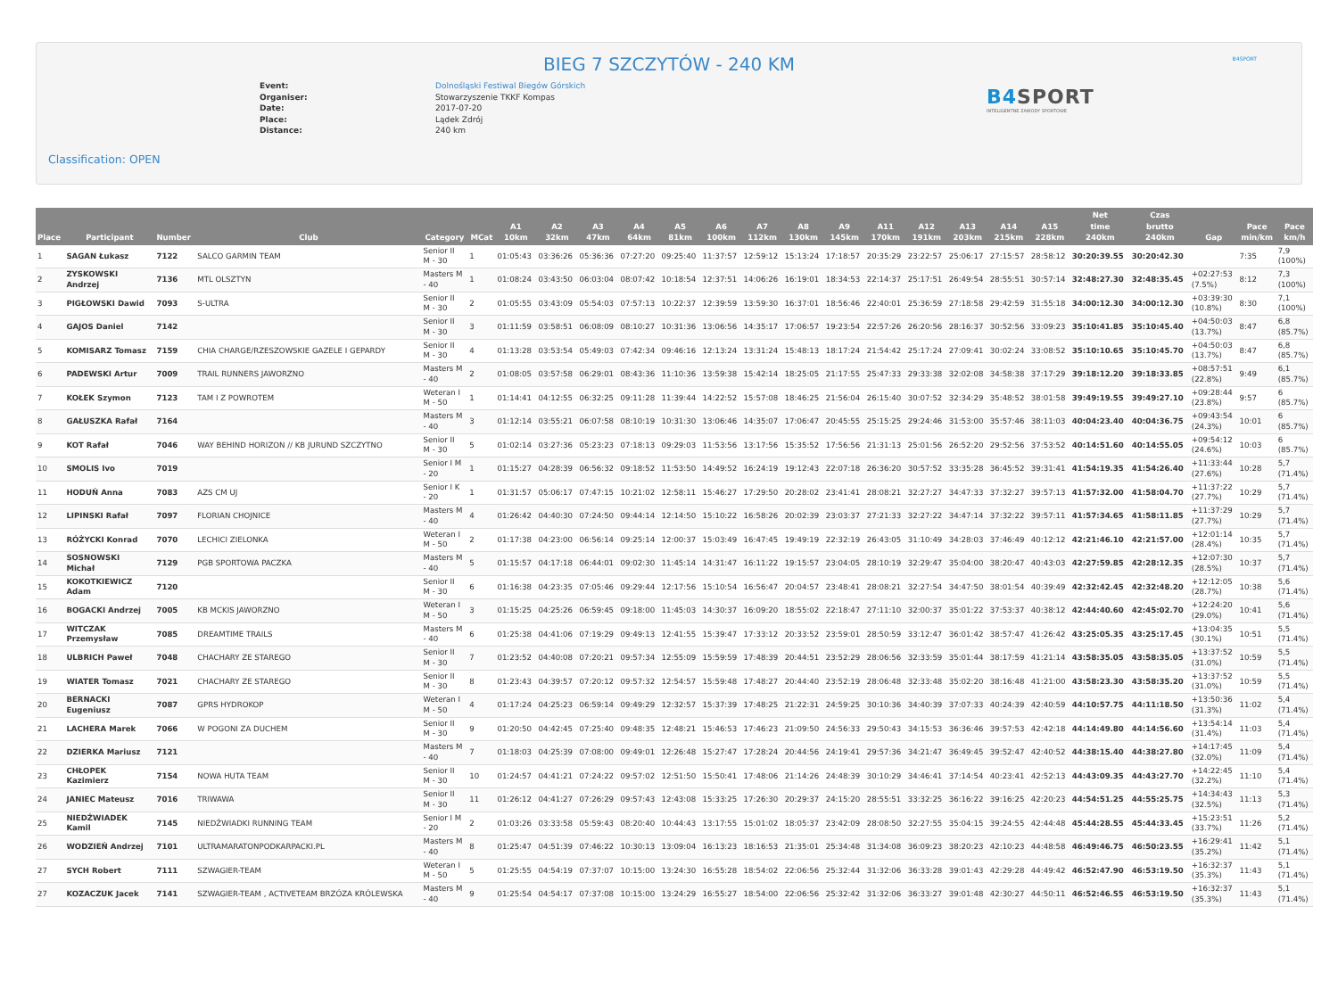B4SPORT
BIEG 7 SZCZYTÓW - 240 KM
Event: Dolnośląski Festiwal Biegów Górskich
Organiser: Stowarzyszenie TKKF Kompas
Date: 2017-07-20
Place: Lądek Zdrój
Distance: 240 km
B4SPORT
INTELIGENTNE ZAWODY SPORTOWE
Classification: OPEN
| Place | Participant | Number | Club | Category | MCat | A1 10km | A2 32km | A3 47km | A4 64km | A5 81km | A6 100km | A7 112km | A8 130km | A9 145km | A11 170km | A12 191km | A13 203km | A14 215km | A15 228km | Net time 240km | Czas brutto 240km | Gap | Pace min/km | Pace km/h |
| --- | --- | --- | --- | --- | --- | --- | --- | --- | --- | --- | --- | --- | --- | --- | --- | --- | --- | --- | --- | --- | --- | --- | --- | --- |
| 1 | SAGAN Łukasz | 7122 | SALCO GARMIN TEAM | Senior II M - 30 | 1 | 01:05:43 | 03:36:26 | 05:36:36 | 07:27:20 | 09:25:40 | 11:37:57 | 12:59:12 | 15:13:24 | 17:18:57 | 20:35:29 | 23:22:57 | 25:06:17 | 27:15:57 | 28:58:12 | 30:20:39.55 | 30:20:42.30 | | 7:35 | 7,9 (100%) |
| 2 | ZYSKOWSKI Andrzej | 7136 | MTL OLSZTYN | Masters M - 40 | 1 | 01:08:24 | 03:43:50 | 06:03:04 | 08:07:42 | 10:18:54 | 12:37:51 | 14:06:26 | 16:19:01 | 18:34:53 | 22:14:37 | 25:17:51 | 26:49:54 | 28:55:51 | 30:57:14 | 32:48:27.30 | 32:48:35.45 | +02:27:53 (7.5%) | 8:12 | 7,3 (100%) |
| 3 | PIGŁOWSKI Dawid | 7093 | S-ULTRA | Senior II M - 30 | 2 | 01:05:55 | 03:43:09 | 05:54:03 | 07:57:13 | 10:22:37 | 12:39:59 | 13:59:30 | 16:37:01 | 18:56:46 | 22:40:01 | 25:36:59 | 27:18:58 | 29:42:59 | 31:55:18 | 34:00:12.30 | 34:00:12.30 | +03:39:30 (10.8%) | 8:30 | 7,1 (100%) |
| 4 | GAJOS Daniel | 7142 | | Senior II M - 30 | 3 | 01:11:59 | 03:58:51 | 06:08:09 | 08:10:27 | 10:31:36 | 13:06:56 | 14:35:17 | 17:06:57 | 19:23:54 | 22:57:26 | 26:20:56 | 28:16:37 | 30:52:56 | 33:09:23 | 35:10:41.85 | 35:10:45.40 | +04:50:03 (13.7%) | 8:47 | 6,8 (85.7%) |
| 5 | KOMISARZ Tomasz | 7159 | CHIA CHARGE/RZESZOWSKIE GAZELE I GEPARDY | Senior II M - 30 | 4 | 01:13:28 | 03:53:54 | 05:49:03 | 07:42:34 | 09:46:16 | 12:13:24 | 13:31:24 | 15:48:13 | 18:17:24 | 21:54:42 | 25:17:24 | 27:09:41 | 30:02:24 | 33:08:52 | 35:10:10.65 | 35:10:45.70 | +04:50:03 (13.7%) | 8:47 | 6,8 (85.7%) |
| 6 | PADEWSKI Artur | 7009 | TRAIL RUNNERS JAWORZNO | Masters M - 40 | 2 | 01:08:05 | 03:57:58 | 06:29:01 | 08:43:36 | 11:10:36 | 13:59:38 | 15:42:14 | 18:25:05 | 21:17:55 | 25:47:33 | 29:33:38 | 32:02:08 | 34:58:38 | 37:17:29 | 39:18:12.20 | 39:18:33.85 | +08:57:51 (22.8%) | 9:49 | 6,1 (85.7%) |
| 7 | KOŁEK Szymon | 7123 | TAM I Z POWROTEM | Weteran I M - 50 | 1 | 01:14:41 | 04:12:55 | 06:32:25 | 09:11:28 | 11:39:44 | 14:22:52 | 15:57:08 | 18:46:25 | 21:56:04 | 26:15:40 | 30:07:52 | 32:34:29 | 35:48:52 | 38:01:58 | 39:49:19.55 | 39:49:27.10 | +09:28:44 (23.8%) | 9:57 | 6 (85.7%) |
| 8 | GAŁUSZKA Rafał | 7164 | | Masters M - 40 | 3 | 01:12:14 | 03:55:21 | 06:07:58 | 08:10:19 | 10:31:30 | 13:06:46 | 14:35:07 | 17:06:47 | 20:45:55 | 25:15:25 | 29:24:46 | 31:53:00 | 35:57:46 | 38:11:03 | 40:04:23.40 | 40:04:36.75 | +09:43:54 (24.3%) | 10:01 | 6 (85.7%) |
| 9 | KOT Rafał | 7046 | WAY BEHIND HORIZON // KB JURUND SZCZYTNO | Senior II M - 30 | 5 | 01:02:14 | 03:27:36 | 05:23:23 | 07:18:13 | 09:29:03 | 11:53:56 | 13:17:56 | 15:35:52 | 17:56:56 | 21:31:13 | 25:01:56 | 26:52:20 | 29:52:56 | 37:53:52 | 40:14:51.60 | 40:14:55.05 | +09:54:12 (24.6%) | 10:03 | 6 (85.7%) |
| 10 | SMOLIS Ivo | 7019 | | Senior I M - 20 | 1 | 01:15:27 | 04:28:39 | 06:56:32 | 09:18:52 | 11:53:50 | 14:49:52 | 16:24:19 | 19:12:43 | 22:07:18 | 26:36:20 | 30:57:52 | 33:35:28 | 36:45:52 | 39:31:41 | 41:54:19.35 | 41:54:26.40 | +11:33:44 (27.6%) | 10:28 | 5,7 (71.4%) |
| 11 | HODUŃ Anna | 7083 | AZS CM UJ | Senior I K - 20 | 1 | 01:31:57 | 05:06:17 | 07:47:15 | 10:21:02 | 12:58:11 | 15:46:27 | 17:29:50 | 20:28:02 | 23:41:41 | 28:08:21 | 32:27:27 | 34:47:33 | 37:32:27 | 39:57:13 | 41:57:32.00 | 41:58:04.70 | +11:37:22 (27.7%) | 10:29 | 5,7 (71.4%) |
| 12 | LIPINSKI Rafał | 7097 | FLORIAN CHOJNICE | Masters M - 40 | 4 | 01:26:42 | 04:40:30 | 07:24:50 | 09:44:14 | 12:14:50 | 15:10:22 | 16:58:26 | 20:02:39 | 23:03:37 | 27:21:33 | 32:27:22 | 34:47:14 | 37:32:22 | 39:57:11 | 41:57:34.65 | 41:58:11.85 | +11:37:29 (27.7%) | 10:29 | 5,7 (71.4%) |
| 13 | RÓŻYCKI Konrad | 7070 | LECHICI ZIELONKA | Weteran I M - 50 | 2 | 01:17:38 | 04:23:00 | 06:56:14 | 09:25:14 | 12:00:37 | 15:03:49 | 16:47:45 | 19:49:19 | 22:32:19 | 26:43:05 | 31:10:49 | 34:28:03 | 37:46:49 | 40:12:12 | 42:21:46.10 | 42:21:57.00 | +12:01:14 (28.4%) | 10:35 | 5,7 (71.4%) |
| 14 | SOSNOWSKI Michał | 7129 | PGB SPORTOWA PACZKA | Masters M - 40 | 5 | 01:15:57 | 04:17:18 | 06:44:01 | 09:02:30 | 11:45:14 | 14:31:47 | 16:11:22 | 19:15:57 | 23:04:05 | 28:10:19 | 32:29:47 | 35:04:00 | 38:20:47 | 40:43:03 | 42:27:59.85 | 42:28:12.35 | +12:07:30 (28.5%) | 10:37 | 5,7 (71.4%) |
| 15 | KOKOTKIEWICZ Adam | 7120 | | Senior II M - 30 | 6 | 01:16:38 | 04:23:35 | 07:05:46 | 09:29:44 | 12:17:56 | 15:10:54 | 16:56:47 | 20:04:57 | 23:48:41 | 28:08:21 | 32:27:54 | 34:47:50 | 38:01:54 | 40:39:49 | 42:32:42.45 | 42:32:48.20 | +12:12:05 (28.7%) | 10:38 | 5,6 (71.4%) |
| 16 | BOGACKI Andrzej | 7005 | KB MCKIS JAWORZNO | Weteran I M - 50 | 3 | 01:15:25 | 04:25:26 | 06:59:45 | 09:18:00 | 11:45:03 | 14:30:37 | 16:09:20 | 18:55:02 | 22:18:47 | 27:11:10 | 32:00:37 | 35:01:22 | 37:53:37 | 40:38:12 | 42:44:40.60 | 42:45:02.70 | +12:24:20 (29.0%) | 10:41 | 5,6 (71.4%) |
| 17 | WITCZAK Przemysław | 7085 | DREAMTIME TRAILS | Masters M - 40 | 6 | 01:25:38 | 04:41:06 | 07:19:29 | 09:49:13 | 12:41:55 | 15:39:47 | 17:33:12 | 20:33:52 | 23:59:01 | 28:50:59 | 33:12:47 | 36:01:42 | 38:57:47 | 41:26:42 | 43:25:05.35 | 43:25:17.45 | +13:04:35 (30.1%) | 10:51 | 5,5 (71.4%) |
| 18 | ULBRICH Paweł | 7048 | CHACHARY ZE STAREGO | Senior II M - 30 | 7 | 01:23:52 | 04:40:08 | 07:20:21 | 09:57:34 | 12:55:09 | 15:59:59 | 17:48:39 | 20:44:51 | 23:52:29 | 28:06:56 | 32:33:59 | 35:01:44 | 38:17:59 | 41:21:14 | 43:58:35.05 | 43:58:35.05 | +13:37:52 (31.0%) | 10:59 | 5,5 (71.4%) |
| 19 | WIATER Tomasz | 7021 | CHACHARY ZE STAREGO | Senior II M - 30 | 8 | 01:23:43 | 04:39:57 | 07:20:12 | 09:57:32 | 12:54:57 | 15:59:48 | 17:48:27 | 20:44:40 | 23:52:19 | 28:06:48 | 32:33:48 | 35:02:20 | 38:16:48 | 41:21:00 | 43:58:23.30 | 43:58:35.20 | +13:37:52 (31.0%) | 10:59 | 5,5 (71.4%) |
| 20 | BERNACKI Eugeniusz | 7087 | GPRS HYDROKOP | Weteran I M - 50 | 4 | 01:17:24 | 04:25:23 | 06:59:14 | 09:49:29 | 12:32:57 | 15:37:39 | 17:48:25 | 21:22:31 | 24:59:25 | 30:10:36 | 34:40:39 | 37:07:33 | 40:24:39 | 42:40:59 | 44:10:57.75 | 44:11:18.50 | +13:50:36 (31.3%) | 11:02 | 5,4 (71.4%) |
| 21 | LACHERA Marek | 7066 | W POGONI ZA DUCHEM | Senior II M - 30 | 9 | 01:20:50 | 04:42:45 | 07:25:40 | 09:48:35 | 12:48:21 | 15:46:53 | 17:46:23 | 21:09:50 | 24:56:33 | 29:50:43 | 34:15:53 | 36:36:46 | 39:57:53 | 42:42:18 | 44:14:49.80 | 44:14:56.60 | +13:54:14 (31.4%) | 11:03 | 5,4 (71.4%) |
| 22 | DZIERKA Mariusz | 7121 | | Masters M - 40 | 7 | 01:18:03 | 04:25:39 | 07:08:00 | 09:49:01 | 12:26:48 | 15:27:47 | 17:28:24 | 20:44:56 | 24:19:41 | 29:57:36 | 34:21:47 | 36:49:45 | 39:52:47 | 42:40:52 | 44:38:15.40 | 44:38:27.80 | +14:17:45 (32.0%) | 11:09 | 5,4 (71.4%) |
| 23 | CHŁOPEK Kazimierz | 7154 | NOWA HUTA TEAM | Senior II M - 30 | 10 | 01:24:57 | 04:41:21 | 07:24:22 | 09:57:02 | 12:51:50 | 15:50:41 | 17:48:06 | 21:14:26 | 24:48:39 | 30:10:29 | 34:46:41 | 37:14:54 | 40:23:41 | 42:52:13 | 44:43:09.35 | 44:43:27.70 | +14:22:45 (32.2%) | 11:10 | 5,4 (71.4%) |
| 24 | JANIEC Mateusz | 7016 | TRIWAWA | Senior II M - 30 | 11 | 01:26:12 | 04:41:27 | 07:26:29 | 09:57:43 | 12:43:08 | 15:33:25 | 17:26:30 | 20:29:37 | 24:15:20 | 28:55:51 | 33:32:25 | 36:16:22 | 39:16:25 | 42:20:23 | 44:54:51.25 | 44:55:25.75 | +14:34:43 (32.5%) | 11:13 | 5,3 (71.4%) |
| 25 | NIEDŹWIADEK Kamil | 7145 | NIEDŹWIADKI RUNNING TEAM | Senior I M - 20 | 2 | 01:03:26 | 03:33:58 | 05:59:43 | 08:20:40 | 10:44:43 | 13:17:55 | 15:01:02 | 18:05:37 | 23:42:09 | 28:08:50 | 32:27:55 | 35:04:15 | 39:24:55 | 42:44:48 | 45:44:28.55 | 45:44:33.45 | +15:23:51 (33.7%) | 11:26 | 5,2 (71.4%) |
| 26 | WODZIEŃ Andrzej | 7101 | ULTRAMARATONPODKARPACKI.PL | Masters M - 40 | 8 | 01:25:47 | 04:51:39 | 07:46:22 | 10:30:13 | 13:09:04 | 16:13:23 | 18:16:53 | 21:35:01 | 25:34:48 | 31:34:08 | 36:09:23 | 38:20:23 | 42:10:23 | 44:48:58 | 46:49:46.75 | 46:50:23.55 | +16:29:41 (35.2%) | 11:42 | 5,1 (71.4%) |
| 27 | SYCH Robert | 7111 | SZWAGIER-TEAM | Weteran I M - 50 | 5 | 01:25:55 | 04:54:19 | 07:37:07 | 10:15:00 | 13:24:30 | 16:55:28 | 18:54:02 | 22:06:56 | 25:32:44 | 31:32:06 | 36:33:28 | 39:01:43 | 42:29:28 | 44:49:42 | 46:52:47.90 | 46:53:19.50 | +16:32:37 (35.3%) | 11:43 | 5,1 (71.4%) |
| 27 | KOZACZUK Jacek | 7141 | SZWAGIER-TEAM , ACTIVETEAM BRZÓZA KRÓLEWSKA | Masters M - 40 | 9 | 01:25:54 | 04:54:17 | 07:37:08 | 10:15:00 | 13:24:29 | 16:55:27 | 18:54:00 | 22:06:56 | 25:32:42 | 31:32:06 | 36:33:27 | 39:01:48 | 42:30:27 | 44:50:11 | 46:52:46.55 | 46:53:19.50 | +16:32:37 (35.3%) | 11:43 | 5,1 (71.4%) |